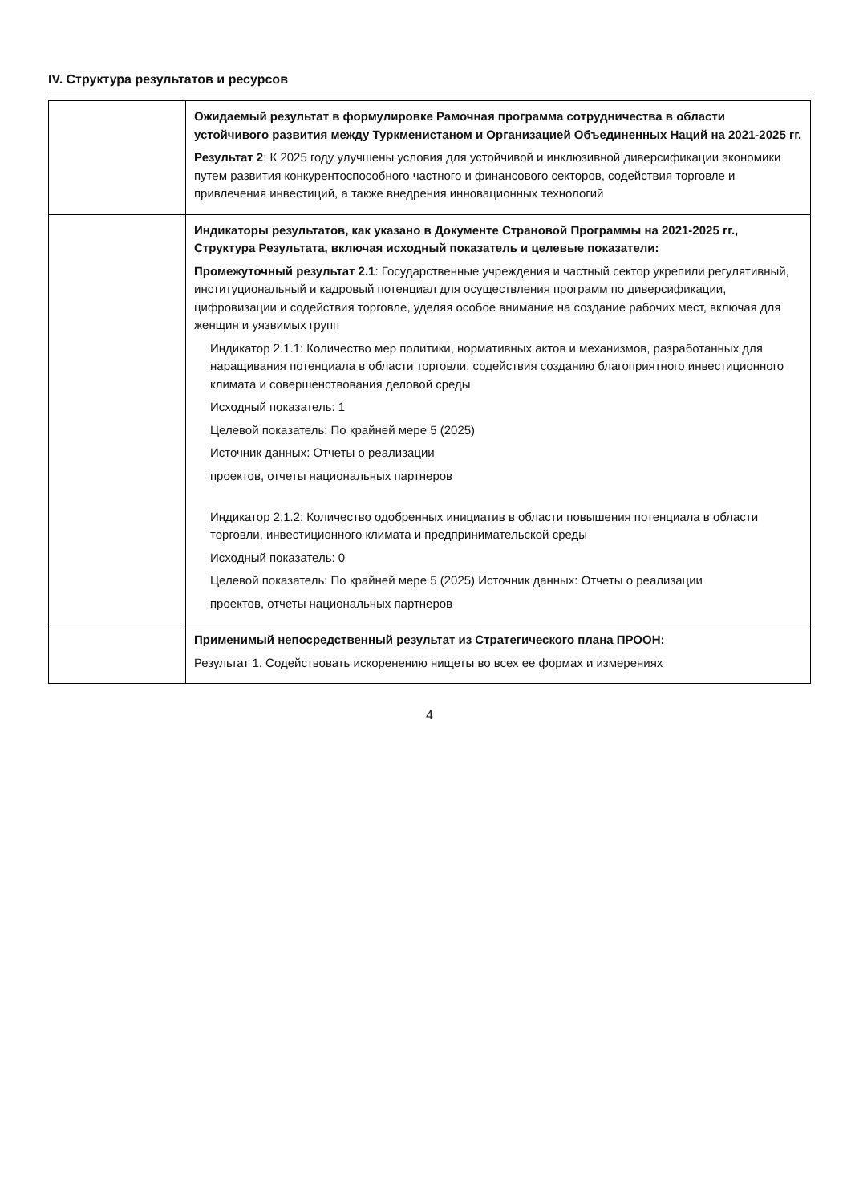IV. Структура результатов и ресурсов
| | Ожидаемый результат в формулировке Рамочная программа сотрудничества в области устойчивого развития между Туркменистаном и Организацией Объединенных Наций на 2021-2025 гг. Результат 2 : К 2025 году улучшены условия для устойчивой и инклюзивной диверсификации экономики путем развития конкурентоспособного частного и финансового секторов, содействия торговле и привлечения инвестиций, а также внедрения инновационных технологий |
| | Индикаторы результатов, как указано в Документе Страновой Программы на 2021-2025 гг., Структура Результата, включая исходный показатель и целевые показатели: Промежуточный результат 2.1 : Государственные учреждения и частный сектор укрепили регулятивный, институциональный и кадровый потенциал для осуществления программ по диверсификации, цифровизации и содействия торговле, уделяя особое внимание на создание рабочих мест, включая для женщин и уязвимых групп Индикатор 2.1.1: Количество мер политики, нормативных актов и механизмов, разработанных для наращивания потенциала в области торговли, содействия созданию благоприятного инвестиционного климата и совершенствования деловой среды Исходный показатель: 1 Целевой показатель: По крайней мере 5 (2025) Источник данных: Отчеты о реализации проектов, отчеты национальных партнеров Индикатор 2.1.2: Количество одобренных инициатив в области повышения потенциала в области торговли, инвестиционного климата и предпринимательской среды Исходный показатель: 0 Целевой показатель: По крайней мере 5 (2025) Источник данных: Отчеты о реализации проектов, отчеты национальных партнеров |
| | Применимый непосредственный результат из Стратегического плана ПРООН: Результат 1. Содействовать искоренению нищеты во всех ее формах и измерениях |
4